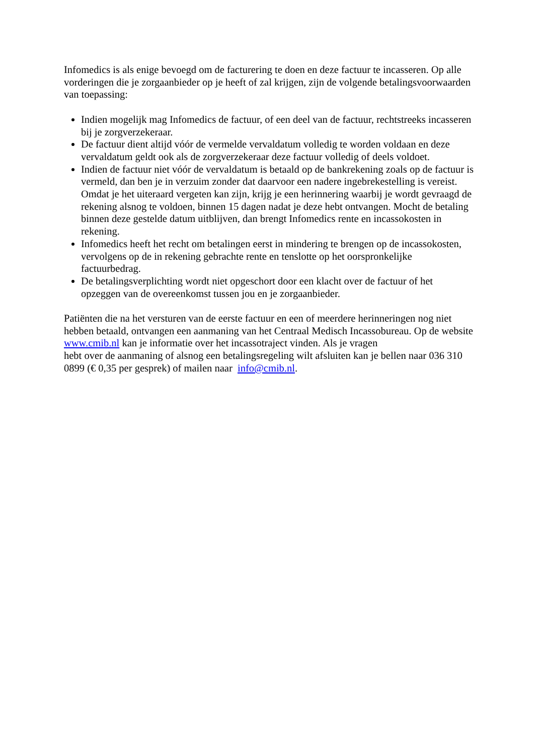Infomedics is als enige bevoegd om de facturering te doen en deze factuur te incasseren. Op alle vorderingen die je zorgaanbieder op je heeft of zal krijgen, zijn de volgende betalingsvoorwaarden van toepassing:
Indien mogelijk mag Infomedics de factuur, of een deel van de factuur, rechtstreeks incasseren bij je zorgverzekeraar.
De factuur dient altijd vóór de vermelde vervaldatum volledig te worden voldaan en deze vervaldatum geldt ook als de zorgverzekeraar deze factuur volledig of deels voldoet.
Indien de factuur niet vóór de vervaldatum is betaald op de bankrekening zoals op de factuur is vermeld, dan ben je in verzuim zonder dat daarvoor een nadere ingebrekestelling is vereist. Omdat je het uiteraard vergeten kan zijn, krijg je een herinnering waarbij je wordt gevraagd de rekening alsnog te voldoen, binnen 15 dagen nadat je deze hebt ontvangen. Mocht de betaling binnen deze gestelde datum uitblijven, dan brengt Infomedics rente en incassokosten in rekening.
Infomedics heeft het recht om betalingen eerst in mindering te brengen op de incassokosten, vervolgens op de in rekening gebrachte rente en tenslotte op het oorspronkelijke factuurbedrag.
De betalingsverplichting wordt niet opgeschort door een klacht over de factuur of het opzeggen van de overeenkomst tussen jou en je zorgaanbieder.
Patiënten die na het versturen van de eerste factuur en een of meerdere herinneringen nog niet hebben betaald, ontvangen een aanmaning van het Centraal Medisch Incassobureau. Op de website www.cmib.nl kan je informatie over het incassotraject vinden. Als je vragen
hebt over de aanmaning of alsnog een betalingsregeling wilt afsluiten kan je bellen naar 036 310 0899 (€ 0,35 per gesprek) of mailen naar info@cmib.nl.